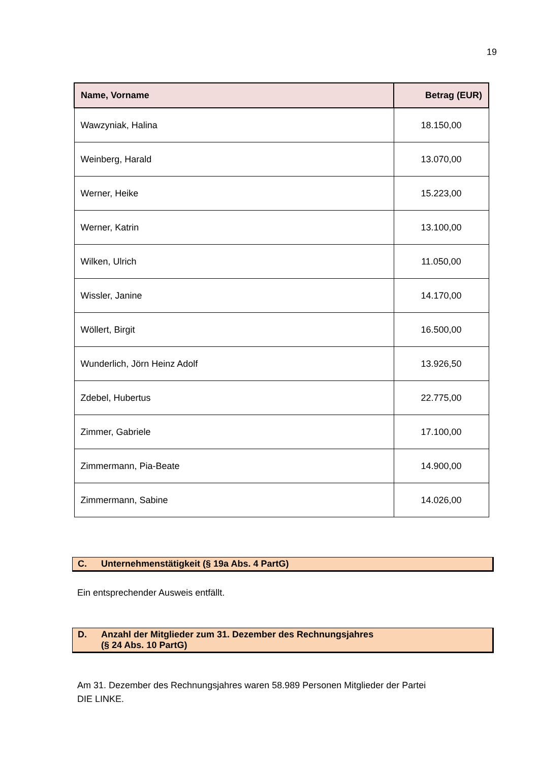19
| Name, Vorname | Betrag (EUR) |
| --- | --- |
| Wawzyniak, Halina | 18.150,00 |
| Weinberg, Harald | 13.070,00 |
| Werner, Heike | 15.223,00 |
| Werner, Katrin | 13.100,00 |
| Wilken, Ulrich | 11.050,00 |
| Wissler, Janine | 14.170,00 |
| Wöllert, Birgit | 16.500,00 |
| Wunderlich, Jörn Heinz Adolf | 13.926,50 |
| Zdebel, Hubertus | 22.775,00 |
| Zimmer, Gabriele | 17.100,00 |
| Zimmermann, Pia-Beate | 14.900,00 |
| Zimmermann, Sabine | 14.026,00 |
C. Unternehmenstätigkeit (§ 19a Abs. 4 PartG)
Ein entsprechender Ausweis entfällt.
D. Anzahl der Mitglieder zum 31. Dezember des Rechnungsjahres
(§ 24 Abs. 10 PartG)
Am 31. Dezember des Rechnungsjahres waren 58.989 Personen Mitglieder der Partei
DIE LINKE.